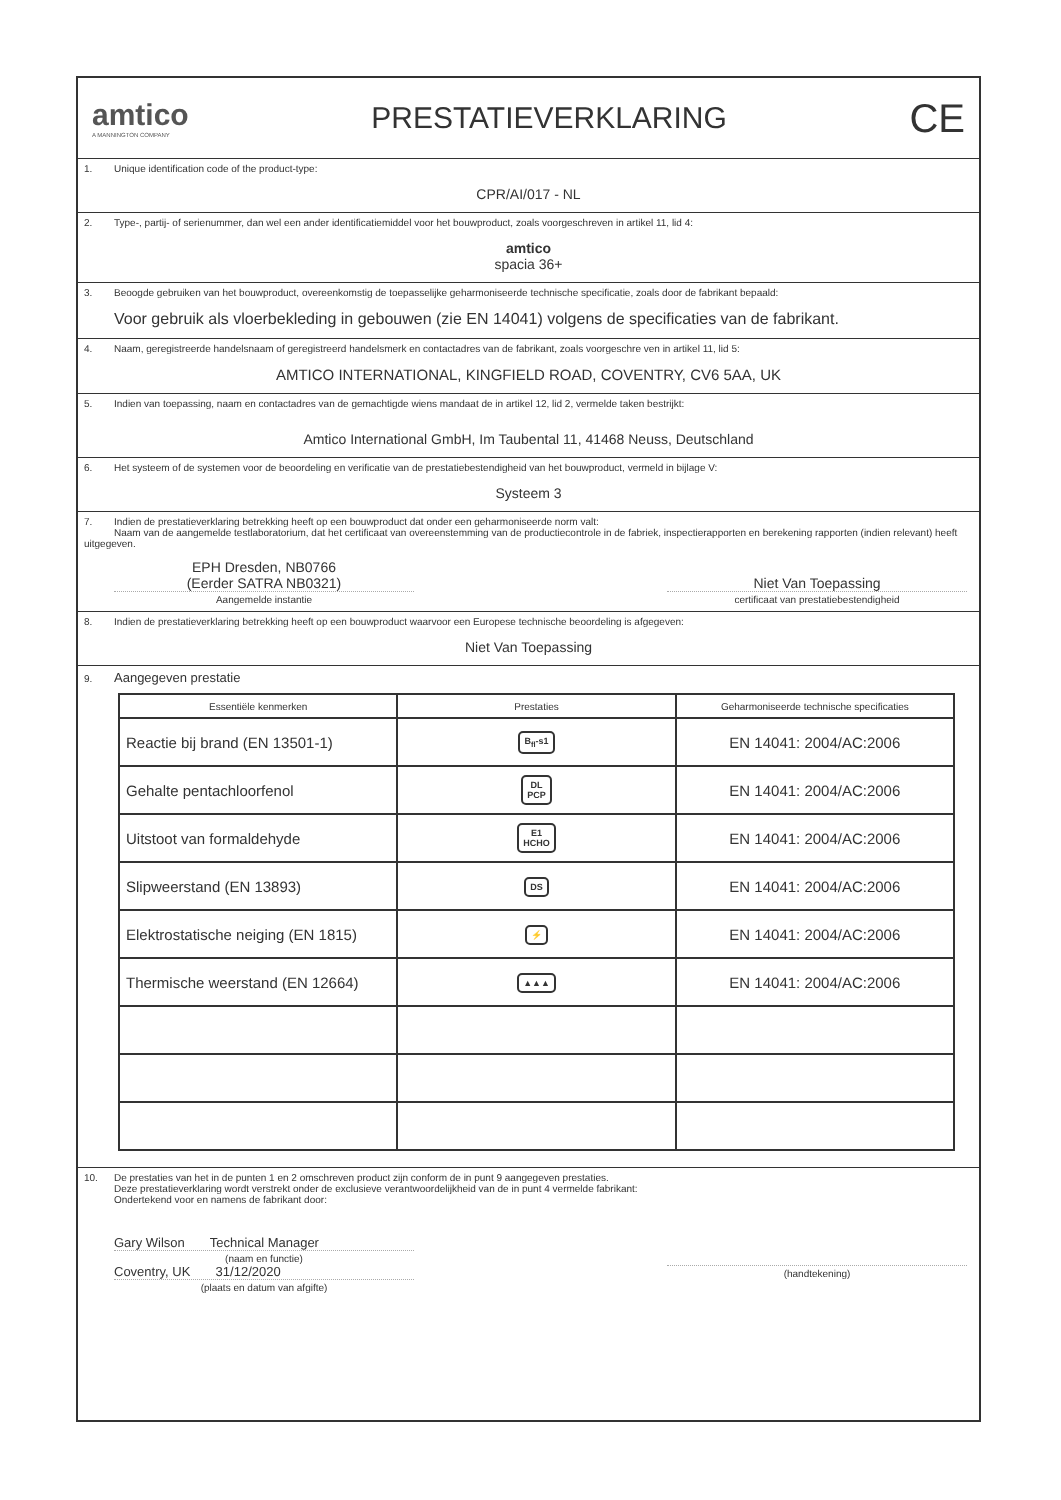amtico
A MANNINGTON COMPANY
PRESTATIEVERKLARING
CE
1. Unique identification code of the product-type:
CPR/AI/017 - NL
2. Type-, partij- of serienummer, dan wel een ander identificatiemiddel voor het bouwproduct, zoals voorgeschreven in artikel 11, lid 4:
amtico
spacia 36+
3. Beoogde gebruiken van het bouwproduct, overeenkomstig de toepasselijke geharmoniseerde technische specificatie, zoals door de fabrikant bepaald:
Voor gebruik als vloerbekleding in gebouwen (zie EN 14041) volgens de specificaties van de fabrikant.
4. Naam, geregistreerde handelsnaam of geregistreerd handelsmerk en contactadres van de fabrikant, zoals voorgeschre ven in artikel 11, lid 5:
AMTICO INTERNATIONAL, KINGFIELD ROAD, COVENTRY, CV6 5AA, UK
5. Indien van toepassing, naam en contactadres van de gemachtigde wiens mandaat de in artikel 12, lid 2, vermelde taken bestrijkt:
Amtico International GmbH, Im Taubental 11, 41468 Neuss, Deutschland
6. Het systeem of de systemen voor de beoordeling en verificatie van de prestatiebestendigheid van het bouwproduct, vermeld in bijlage V:
Systeem 3
7. Indien de prestatieverklaring betrekking heeft op een bouwproduct dat onder een geharmoniseerde norm valt:
Naam van de aangemelde testlaboratorium, dat het certificaat van overeenstemming van de productiecontrole in de fabriek, inspectierapporten en berekening rapporten (indien relevant) heeft uitgegeven.
EPH Dresden, NB0766
(Eerder SATRA NB0321)
Aangemelde instantie
Niet Van Toepassing
certificaat van prestatiebestendigheid
8. Indien de prestatieverklaring betrekking heeft op een bouwproduct waarvoor een Europese technische beoordeling is afgegeven:
Niet Van Toepassing
9. Aangegeven prestatie
| Essentiële kenmerken | Prestaties | Geharmoniseerde technische specificaties |
| --- | --- | --- |
| Reactie bij brand (EN 13501-1) | B<sub>fl</sub>-s1 | EN 14041: 2004/AC:2006 |
| Gehalte pentachloorfenol | DL PCP | EN 14041: 2004/AC:2006 |
| Uitstoot van formaldehyde | E1 HCHO | EN 14041: 2004/AC:2006 |
| Slipweerstand (EN 13893) | DS | EN 14041: 2004/AC:2006 |
| Elektrostatische neiging (EN 1815) | ⚡ | EN 14041: 2004/AC:2006 |
| Thermische weerstand (EN 12664) | ▲▲▲ | EN 14041: 2004/AC:2006 |
10. De prestaties van het in de punten 1 en 2 omschreven product zijn conform de in punt 9 aangegeven prestaties.
Deze prestatieverklaring wordt verstrekt onder de exclusieve verantwoordelijkheid van de in punt 4 vermelde fabrikant:
Ondertekend voor en namens de fabrikant door:
Gary Wilson Technical Manager
(naam en functie)
Coventry, UK 31/12/2020
(plaats en datum van afgifte)
(handtekening)